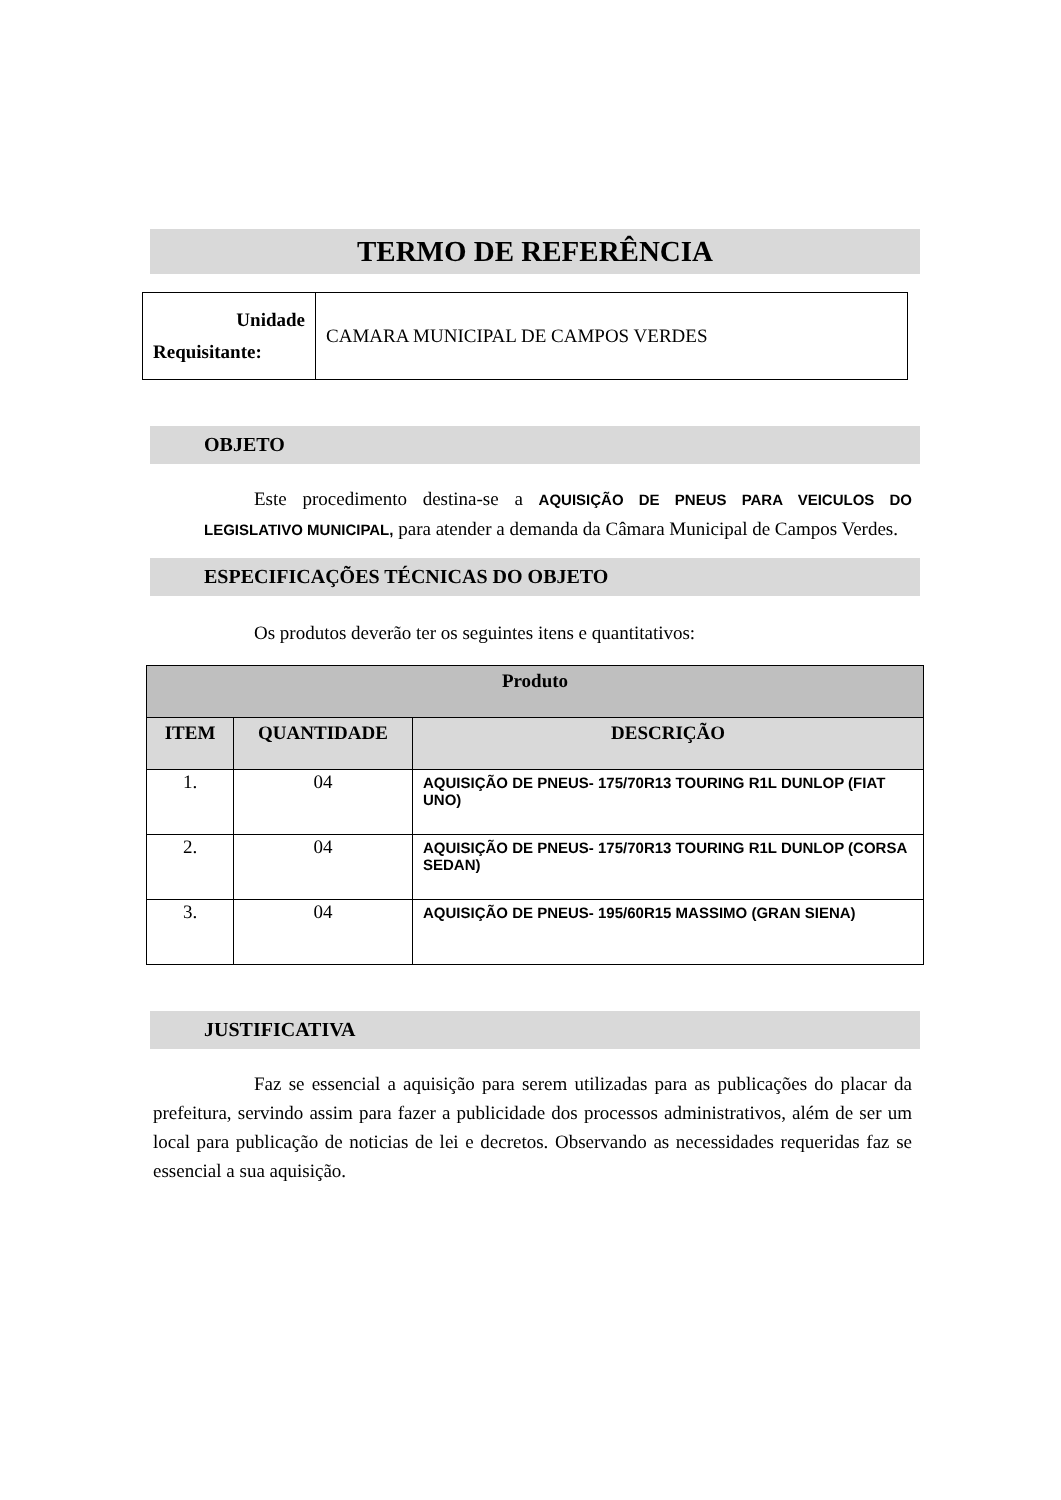TERMO DE REFERÊNCIA
| Unidade Requisitante: | CAMARA MUNICIPAL DE CAMPOS VERDES |
OBJETO
Este procedimento destina-se a AQUISIÇÃO DE PNEUS PARA VEICULOS DO LEGISLATIVO MUNICIPAL, para atender a demanda da Câmara Municipal de Campos Verdes.
ESPECIFICAÇÕES TÉCNICAS DO OBJETO
Os produtos deverão ter os seguintes itens e quantitativos:
| Produto | | |
| --- | --- | --- |
| ITEM | QUANTIDADE | DESCRIÇÃO |
| 1. | 04 | AQUISIÇÃO DE PNEUS- 175/70R13 TOURING R1L DUNLOP (FIAT UNO) |
| 2. | 04 | AQUISIÇÃO DE PNEUS- 175/70R13 TOURING R1L DUNLOP (CORSA SEDAN) |
| 3. | 04 | AQUISIÇÃO DE PNEUS- 195/60R15 MASSIMO (GRAN SIENA) |
JUSTIFICATIVA
Faz se essencial a aquisição para serem utilizadas para as publicações do placar da prefeitura, servindo assim para fazer a publicidade dos processos administrativos, além de ser um local para publicação de noticias de lei e decretos. Observando as necessidades requeridas faz se essencial a sua aquisição.